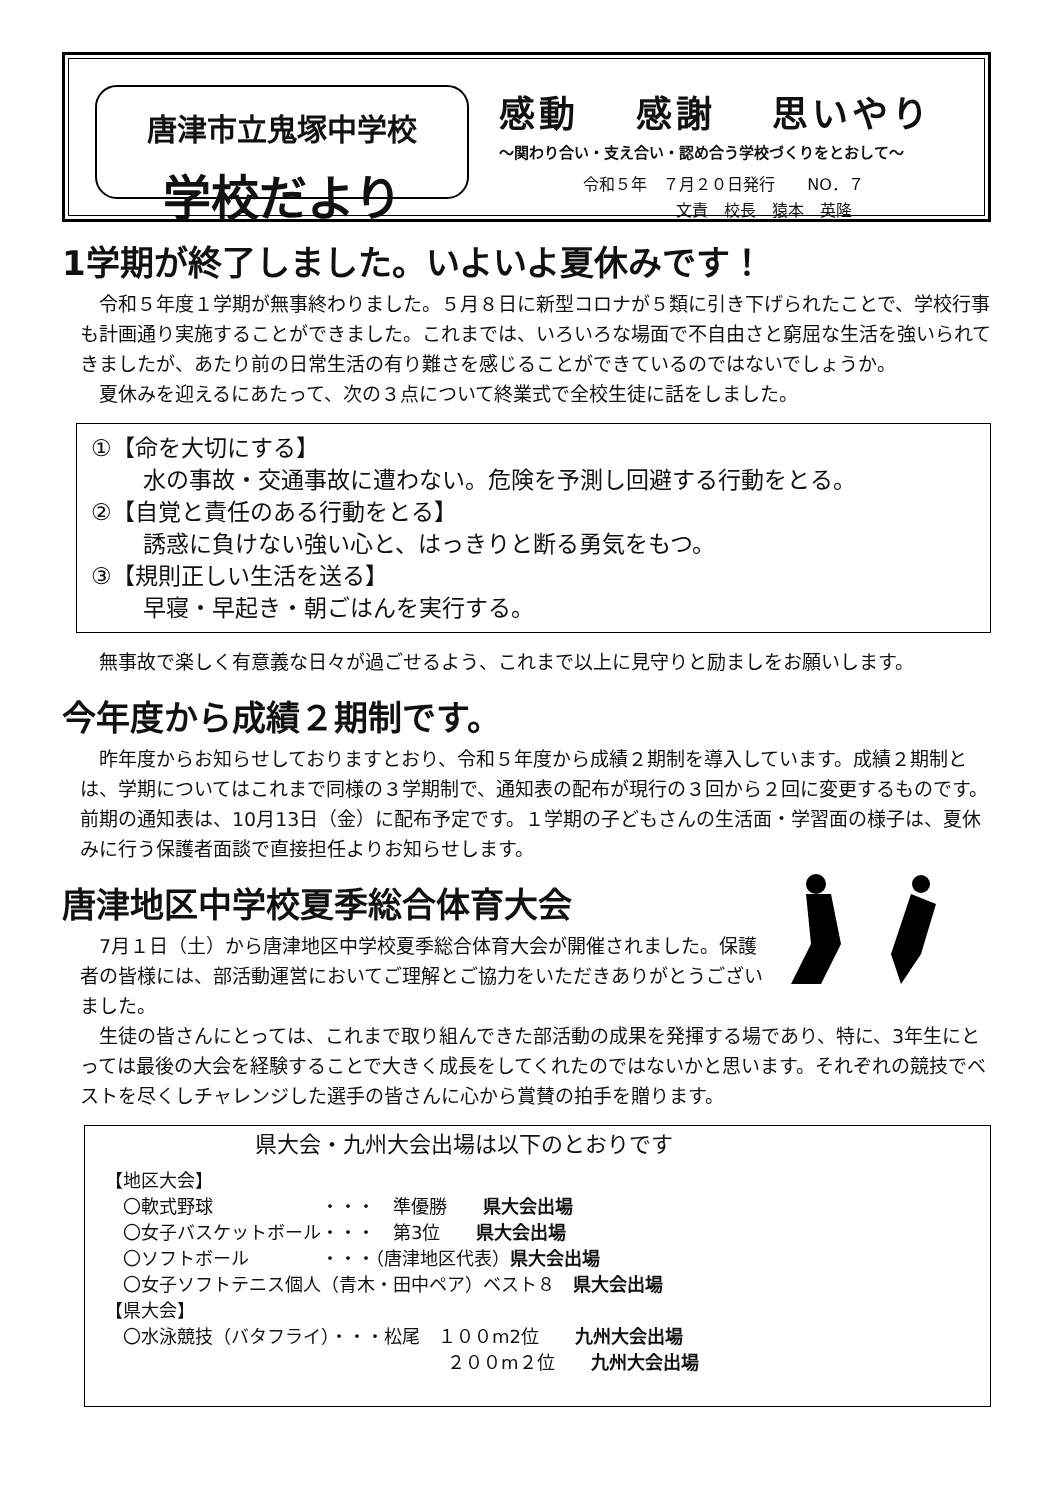唐津市立鬼塚中学校
学校だより
感動 感謝 思いやり
～関わり合い・支え合い・認め合う学校づくりをとおして～
令和５年　７月２０日発行　　NO．７
　　　　　文責　校長　猿本　英隆
1学期が終了しました。いよいよ夏休みです！
令和５年度１学期が無事終わりました。５月８日に新型コロナが５類に引き下げられたことで、学校行事も計画通り実施することができました。これまでは、いろいろな場面で不自由さと窮屈な生活を強いられてきましたが、あたり前の日常生活の有り難さを感じることができているのではないでしょうか。
夏休みを迎えるにあたって、次の３点について終業式で全校生徒に話をしました。
①【命を大切にする】
水の事故・交通事故に遭わない。危険を予測し回避する行動をとる。
②【自覚と責任のある行動をとる】
誘惑に負けない強い心と、はっきりと断る勇気をもつ。
③【規則正しい生活を送る】
早寝・早起き・朝ごはんを実行する。
無事故で楽しく有意義な日々が過ごせるよう、これまで以上に見守りと励ましをお願いします。
今年度から成績２期制です。
昨年度からお知らせしておりますとおり、令和５年度から成績２期制を導入しています。成績２期制とは、学期についてはこれまで同様の３学期制で、通知表の配布が現行の３回から２回に変更するものです。前期の通知表は、10月13日（金）に配布予定です。１学期の子どもさんの生活面・学習面の様子は、夏休みに行う保護者面談で直接担任よりお知らせします。
唐津地区中学校夏季総合体育大会
7月１日（土）から唐津地区中学校夏季総合体育大会が開催されました。保護者の皆様には、部活動運営においてご理解とご協力をいただきありがとうございました。
生徒の皆さんにとっては、これまで取り組んできた部活動の成果を発揮する場であり、特に、3年生にとっては最後の大会を経験することで大きく成長をしてくれたのではないかと思います。それぞれの競技でベストを尽くしチャレンジした選手の皆さんに心から賞賛の拍手を贈ります。
県大会・九州大会出場は以下のとおりです
【地区大会】
　〇軟式野球　　　　　　・・・　準優勝　　県大会出場
　〇女子バスケットボール・・・　第3位　　県大会出場
　〇ソフトボール　　　　・・・（唐津地区代表）県大会出場
　〇女子ソフトテニス個人（青木・田中ペア）ベスト８　県大会出場
【県大会】
　〇水泳競技（バタフライ）・・・松尾　１００m2位　　九州大会出場
　　　　　　　　　　　　　　　　　　　２００m２位　　九州大会出場